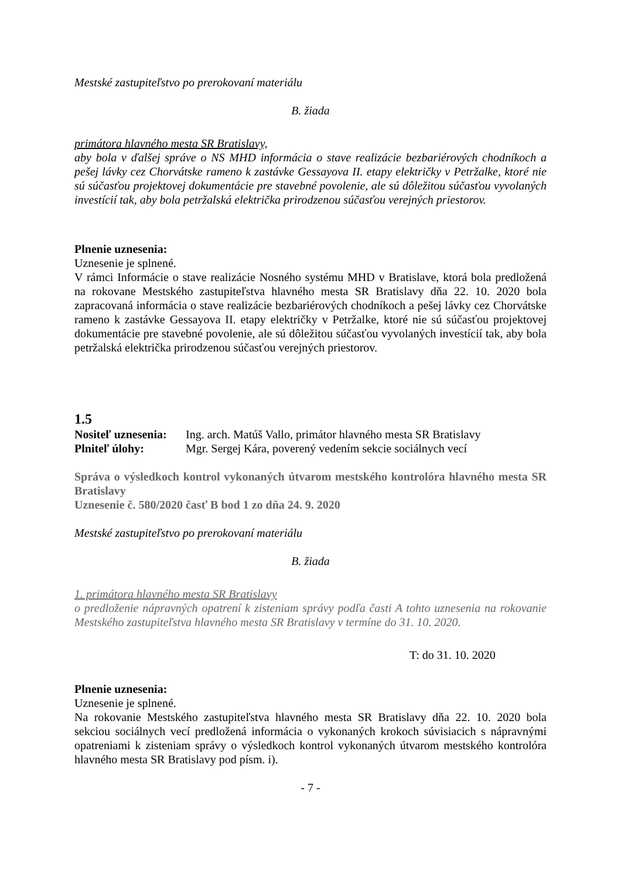Mestské zastupiteľstvo po prerokovaní materiálu
B. žiada
primátora hlavného mesta SR Bratislavy,
aby bola v ďalšej správe o NS MHD informácia o stave realizácie bezbariérových chodníkoch a pešej lávky cez Chorvátske rameno k zastávke Gessayova II. etapy električky v Petržalke, ktoré nie sú súčasťou projektovej dokumentácie pre stavebné povolenie, ale sú dôležitou súčasťou vyvolaných investícií tak, aby bola petržalská električka prirodzenou súčasťou verejných priestorov.
Plnenie uznesenia:
Uznesenie je splnené.
V rámci Informácie o stave realizácie Nosného systému MHD v Bratislave, ktorá bola predložená na rokovane Mestského zastupiteľstva hlavného mesta SR Bratislavy dňa 22. 10. 2020 bola zapracovaná informácia o stave realizácie bezbariérových chodníkoch a pešej lávky cez Chorvátske rameno k zastávke Gessayova II. etapy električky v Petržalke, ktoré nie sú súčasťou projektovej dokumentácie pre stavebné povolenie, ale sú dôležitou súčasťou vyvolaných investícií tak, aby bola petržalská električka prirodzenou súčasťou verejných priestorov.
1.5
| Nositeľ uznesenia: | Ing. arch. Matúš Vallo, primátor hlavného mesta SR Bratislavy |
| Plniteľ úlohy: | Mgr. Sergej Kára, poverený vedením sekcie sociálnych vecí |
Správa o výsledkoch kontrol vykonaných útvarom mestského kontrolóra hlavného mesta SR Bratislavy
Uznesenie č. 580/2020 časť B bod 1 zo dňa 24. 9. 2020
Mestské zastupiteľstvo po prerokovaní materiálu
B. žiada
1. primátora hlavného mesta SR Bratislavy
o predloženie nápravných opatrení k zisteniam správy podľa časti A tohto uznesenia na rokovanie Mestského zastupiteľstva hlavného mesta SR Bratislavy v termíne do 31. 10. 2020.
T: do 31. 10. 2020
Plnenie uznesenia:
Uznesenie je splnené.
Na rokovanie Mestského zastupiteľstva hlavného mesta SR Bratislavy dňa 22. 10. 2020 bola sekciou sociálnych vecí predložená informácia o vykonaných krokoch súvisiacich s nápravnými opatreniami k zisteniam správy o výsledkoch kontrol vykonaných útvarom mestského kontrolóra hlavného mesta SR Bratislavy pod písm. i).
- 7 -